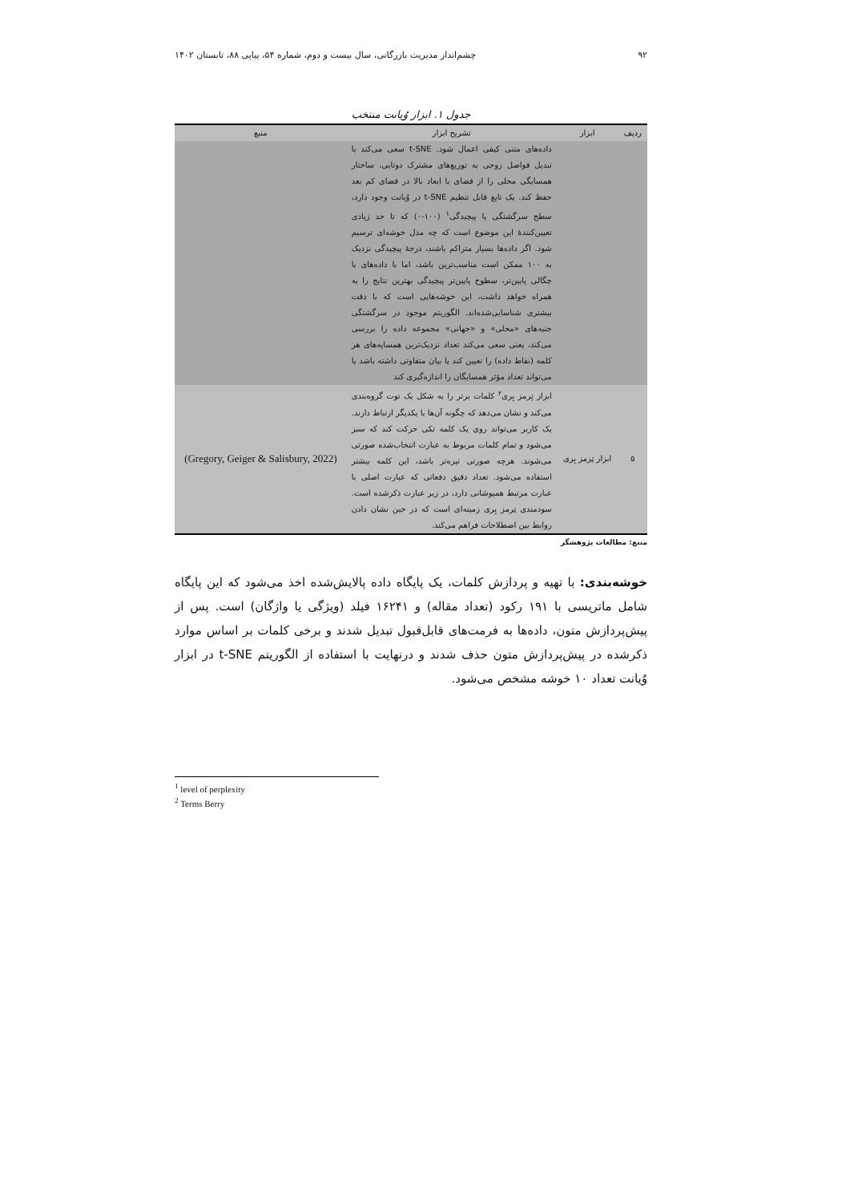۹۲ چشم‌انداز مدیریت بازرگانی، سال بیست و دوم، شماره ۵۴، پیاپی ۸۸، تابستان ۱۴۰۲
جدول ۱. ابزار وُیانت منتخب
| ردیف | ابزار | تشریح ابزار | منبع |
| --- | --- | --- | --- |
| | | داده‌های متنی کیفی اعمال شود. t-SNE سعی می‌کند با تبدیل فواصل زوجی به توزیع‌های مشترک دوتایی، ساختار همسایگی محلی را از فضای با ابعاد بالا در فضای کم بعد حفظ کند. یک تابع قابل تنظیم t-SNE در وُیانت وجود دارد، سطح سرگشتگی یا پیچیدگی<sup>۱</sup> (۱۰۰-۰) که تا حد زیادی تعیین‌کنندهٔ این موضوع است که چه مدل خوشه‌ای ترسیم شود. اگر داده‌ها بسیار متراکم باشند، درجهٔ پیچیدگی نزدیک به ۱۰۰ ممکن است مناسب‌ترین باشد، اما با داده‌های با چگالی پایین‌تر، سطوح پایین‌تر پیچیدگی بهترین نتایج را به همراه خواهد داشت، این خوشه‌هایی است که با دقت بیشتری شناسایی‌شده‌اند. الگوریتم موجود در سرگشتگی جنبه‌های «محلی» و «جهانی» مجموعه داده را بررسی می‌کند، یعنی سعی می‌کند تعداد نزدیک‌ترین همسایه‌های هر کلمه (نقاط داده) را تعیین کند یا بیان متفاوتی داشته باشد یا می‌تواند تعداد مؤثر همسایگان را اندازه‌گیری کند | |
| ۵ | ابزار تِرمز بِری | ابزار تِرمز بِری<sup>۲</sup> کلمات برتر را به شکل یک توت گروه‌بندی می‌کند و نشان می‌دهد که چگونه آن‌ها با یکدیگر ارتباط دارند. یک کاربر می‌تواند روی یک کلمه تکی حرکت کند که سبز می‌شود و تمام کلمات مربوط به عبارت انتخاب‌شده صورتی می‌شوند. هرچه صورتی تیره‌تر باشد، این کلمه بیشتر استفاده می‌شود. تعداد دقیق دفعاتی که عبارت اصلی با عبارت مرتبط همپوشانی دارد، در زیر عبارت ذکرشده است. سودمندی تِرمز بِری زمینه‌ای است که در حین نشان دادن روابط بین اصطلاحات فراهم می‌کند. | (Gregory, Geiger & Salisbury, 2022) |
منبع: مطالعات پژوهشگر
خوشه‌بندی: با تهیه و پردازش کلمات، یک پایگاه داده پالایش‌شده اخذ می‌شود که این پایگاه شامل ماتریسی با ۱۹۱ رکود (تعداد مقاله) و ۱۶۲۴۱ فیلد (ویژگی یا واژگان) است. پس از پیش‌پردازش متون، داده‌ها به فرمت‌های قابل‌قبول تبدیل شدند و برخی کلمات بر اساس موارد ذکرشده در پیش‌پردازش متون حذف شدند و درنهایت با استفاده از الگوریتم t-SNE در ابزار وُیانت تعداد ۱۰ خوشه مشخص می‌شود.
<sup>1</sup> level of perplexity
<sup>2</sup> Terms Berry